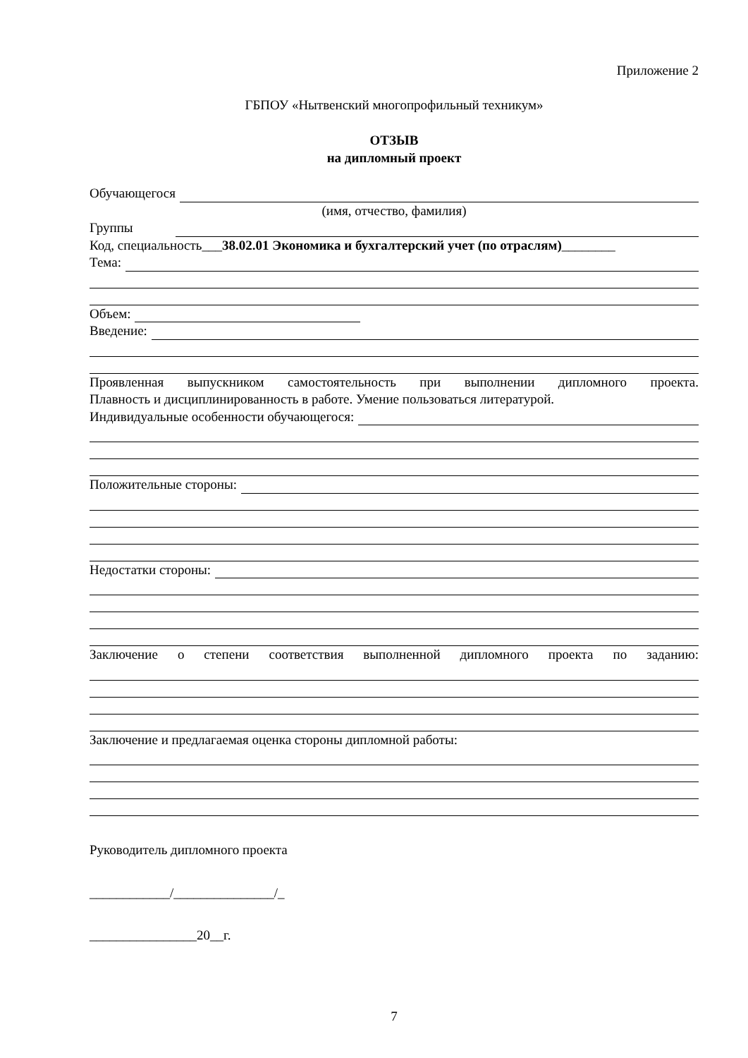Приложение 2
ГБПОУ «Нытвенский многопрофильный техникум»
ОТЗЫВ
на дипломный проект
Обучающегося
(имя, отчество, фамилия)
Группы
Код, специальность___38.02.01 Экономика и бухгалтерский учет (по отраслям)________
Тема:
Объем:
Введение:
Проявленная выпускником самостоятельность при выполнении дипломного проекта.
Плавность и дисциплинированность в работе. Умение пользоваться литературой.
Индивидуальные особенности обучающегося:
Положительные стороны:
Недостатки стороны:
Заключение о степени соответствия выполненной дипломного проекта по заданию:
Заключение и предлагаемая оценка стороны дипломной работы:
Руководитель дипломного проекта
____________/_______________/_
________________20__г.
7